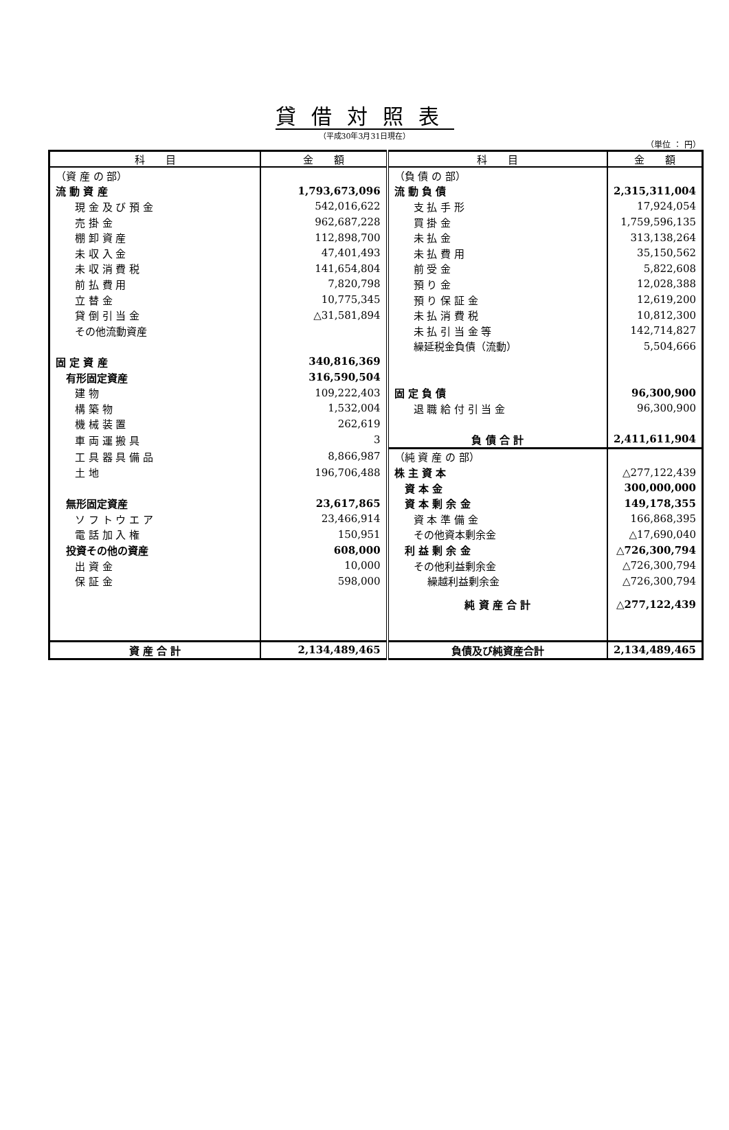貸借対照表
（平成30年3月31日現在）
（単位 ： 円）
| 科 目 | 金 額 | 科 目 | 金 額 |
| --- | --- | --- | --- |
| （資 産 の 部） | | （負 債 の 部） | |
| 流 動 資 産 | 1,793,673,096 | 流 動 負 債 | 2,315,311,004 |
| 現 金 及 び 預 金 | 542,016,622 | 支 払 手 形 | 17,924,054 |
| 売 掛 金 | 962,687,228 | 買 掛 金 | 1,759,596,135 |
| 棚 卸 資 産 | 112,898,700 | 未 払 金 | 313,138,264 |
| 未 収 入 金 | 47,401,493 | 未 払 費 用 | 35,150,562 |
| 未 収 消 費 税 | 141,654,804 | 前 受 金 | 5,822,608 |
| 前 払 費 用 | 7,820,798 | 預 り 金 | 12,028,388 |
| 立 替 金 | 10,775,345 | 預 り 保 証 金 | 12,619,200 |
| 貸 倒 引 当 金 | △31,581,894 | 未 払 消 費 税 | 10,812,300 |
| その他流動資産 | | 未 払 引 当 金 等 | 142,714,827 |
| | | 繰延税金負債（流動） | 5,504,666 |
| 固 定 資 産 | 340,816,369 | | |
| 有形固定資産 | 316,590,504 | | |
| 建 物 | 109,222,403 | 固 定 負 債 | 96,300,900 |
| 構 築 物 | 1,532,004 | 退 職 給 付 引 当 金 | 96,300,900 |
| 機 械 装 置 | 262,619 | | |
| 車 両 運 搬 具 | 3 | 負 債 合 計 | 2,411,611,904 |
| 工 具 器 具 備 品 | 8,866,987 | （純 資 産 の 部） | |
| 土 地 | 196,706,488 | 株 主 資 本 | △277,122,439 |
| | | 資 本 金 | 300,000,000 |
| 無形固定資産 | 23,617,865 | 資 本 剰 余 金 | 149,178,355 |
| ソ フ ト ウ エ ア | 23,466,914 | 資 本 準 備 金 | 166,868,395 |
| 電 話 加 入 権 | 150,951 | その他資本剰余金 | △17,690,040 |
| 投資その他の資産 | 608,000 | 利 益 剰 余 金 | △726,300,794 |
| 出 資 金 | 10,000 | その他利益剰余金 | △726,300,794 |
| 保 証 金 | 598,000 | 繰越利益剰余金 | △726,300,794 |
| | | 純 資 産 合 計 | △277,122,439 |
| 資 産 合 計 | 2,134,489,465 | 負債及び純資産合計 | 2,134,489,465 |